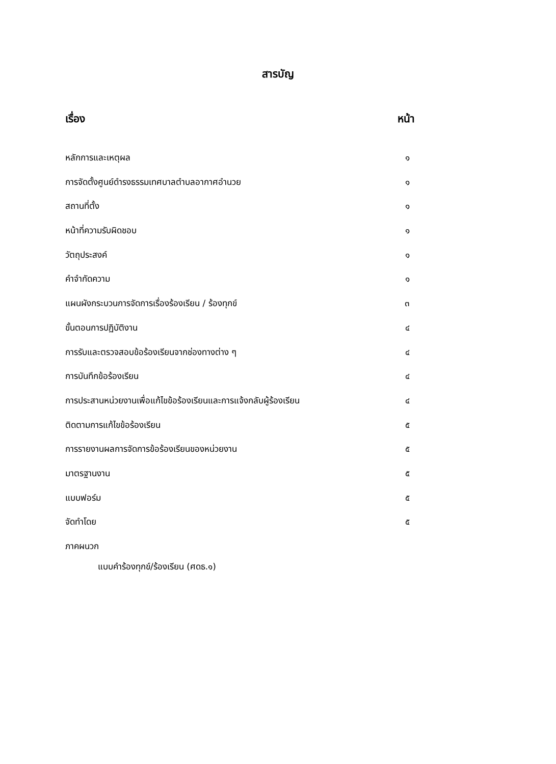สารบัญ
เรื่อง หน้า
หลักการและเหตุผล ๑
การจัดตั้งศูนย์ดำรงธรรมเทศบาลตำบลอากาศอำนวย ๑
สถานที่ตั้ง ๑
หน้าที่ความรับผิดชอบ ๑
วัตถุประสงค์ ๑
คำจำกัดความ ๑
แผนผังกระบวนการจัดการเรื่องร้องเรียน / ร้องทุกข์ ๓
ขั้นตอนการปฏิบัติงาน ๔
การรับและตรวจสอบข้อร้องเรียนจากช่องทางต่าง ๆ ๔
การบันทึกข้อร้องเรียน ๔
การประสานหน่วยงานเพื่อแก้ไขข้อร้องเรียนและการแจ้งกลับผู้ร้องเรียน ๔
ติดตามการแก้ไขข้อร้องเรียน ๕
การรายงานผลการจัดการข้อร้องเรียนของหน่วยงาน ๕
มาตรฐานงาน ๕
แบบฟอร์ม ๕
จัดทำโดย ๕
ภาคผนวก
แบบคำร้องทุกข์/ร้องเรียน (ศดธ.๑)